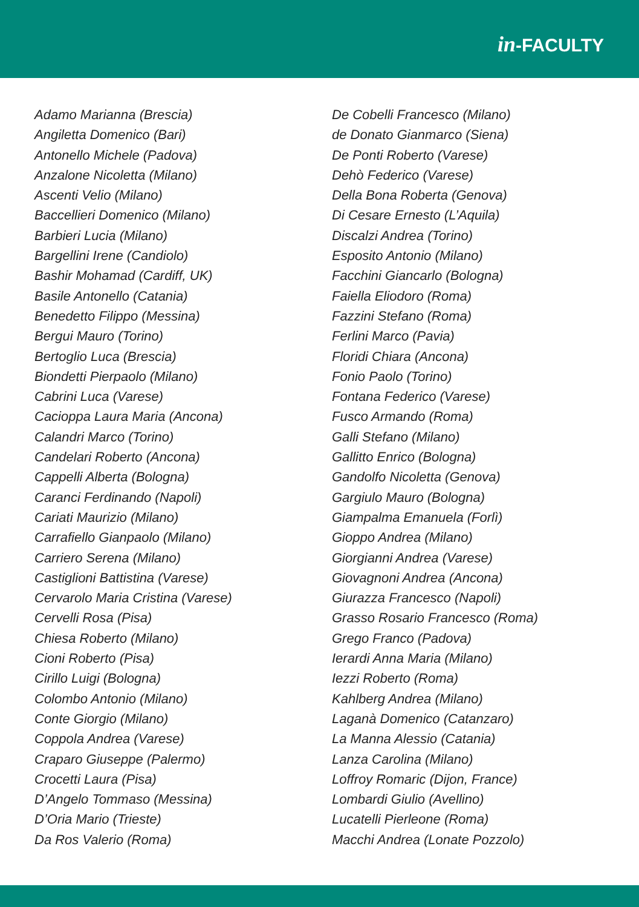in-FACULTY
Adamo Marianna (Brescia)
Angiletta Domenico (Bari)
Antonello Michele (Padova)
Anzalone Nicoletta (Milano)
Ascenti Velio (Milano)
Baccellieri Domenico (Milano)
Barbieri Lucia (Milano)
Bargellini Irene (Candiolo)
Bashir Mohamad (Cardiff, UK)
Basile Antonello (Catania)
Benedetto Filippo (Messina)
Bergui Mauro (Torino)
Bertoglio Luca (Brescia)
Biondetti Pierpaolo (Milano)
Cabrini Luca (Varese)
Cacioppa Laura Maria (Ancona)
Calandri Marco (Torino)
Candelari Roberto (Ancona)
Cappelli Alberta (Bologna)
Caranci Ferdinando (Napoli)
Cariati Maurizio (Milano)
Carrafiello Gianpaolo (Milano)
Carriero Serena (Milano)
Castiglioni Battistina (Varese)
Cervarolo Maria Cristina (Varese)
Cervelli Rosa (Pisa)
Chiesa Roberto (Milano)
Cioni Roberto (Pisa)
Cirillo Luigi (Bologna)
Colombo Antonio (Milano)
Conte Giorgio (Milano)
Coppola Andrea (Varese)
Craparo Giuseppe (Palermo)
Crocetti Laura (Pisa)
D’Angelo Tommaso (Messina)
D’Oria Mario (Trieste)
Da Ros Valerio (Roma)
De Cobelli Francesco (Milano)
de Donato Gianmarco (Siena)
De Ponti Roberto (Varese)
Dehò Federico (Varese)
Della Bona Roberta (Genova)
Di Cesare Ernesto (L’Aquila)
Discalzi Andrea (Torino)
Esposito Antonio (Milano)
Facchini Giancarlo (Bologna)
Faiella Eliodoro (Roma)
Fazzini Stefano (Roma)
Ferlini Marco (Pavia)
Floridi Chiara (Ancona)
Fonio Paolo (Torino)
Fontana Federico (Varese)
Fusco Armando (Roma)
Galli Stefano (Milano)
Gallitto Enrico (Bologna)
Gandolfo Nicoletta (Genova)
Gargiulo Mauro (Bologna)
Giampalma Emanuela (Forlì)
Gioppo Andrea (Milano)
Giorgianni Andrea (Varese)
Giovagnoni Andrea (Ancona)
Giurazza Francesco (Napoli)
Grasso Rosario Francesco (Roma)
Grego Franco (Padova)
Ierardi Anna Maria (Milano)
Iezzi Roberto (Roma)
Kahlberg Andrea (Milano)
Laganà Domenico (Catanzaro)
La Manna Alessio (Catania)
Lanza Carolina (Milano)
Loffroy Romaric (Dijon, France)
Lombardi Giulio (Avellino)
Lucatelli Pierleone (Roma)
Macchi Andrea (Lonate Pozzolo)